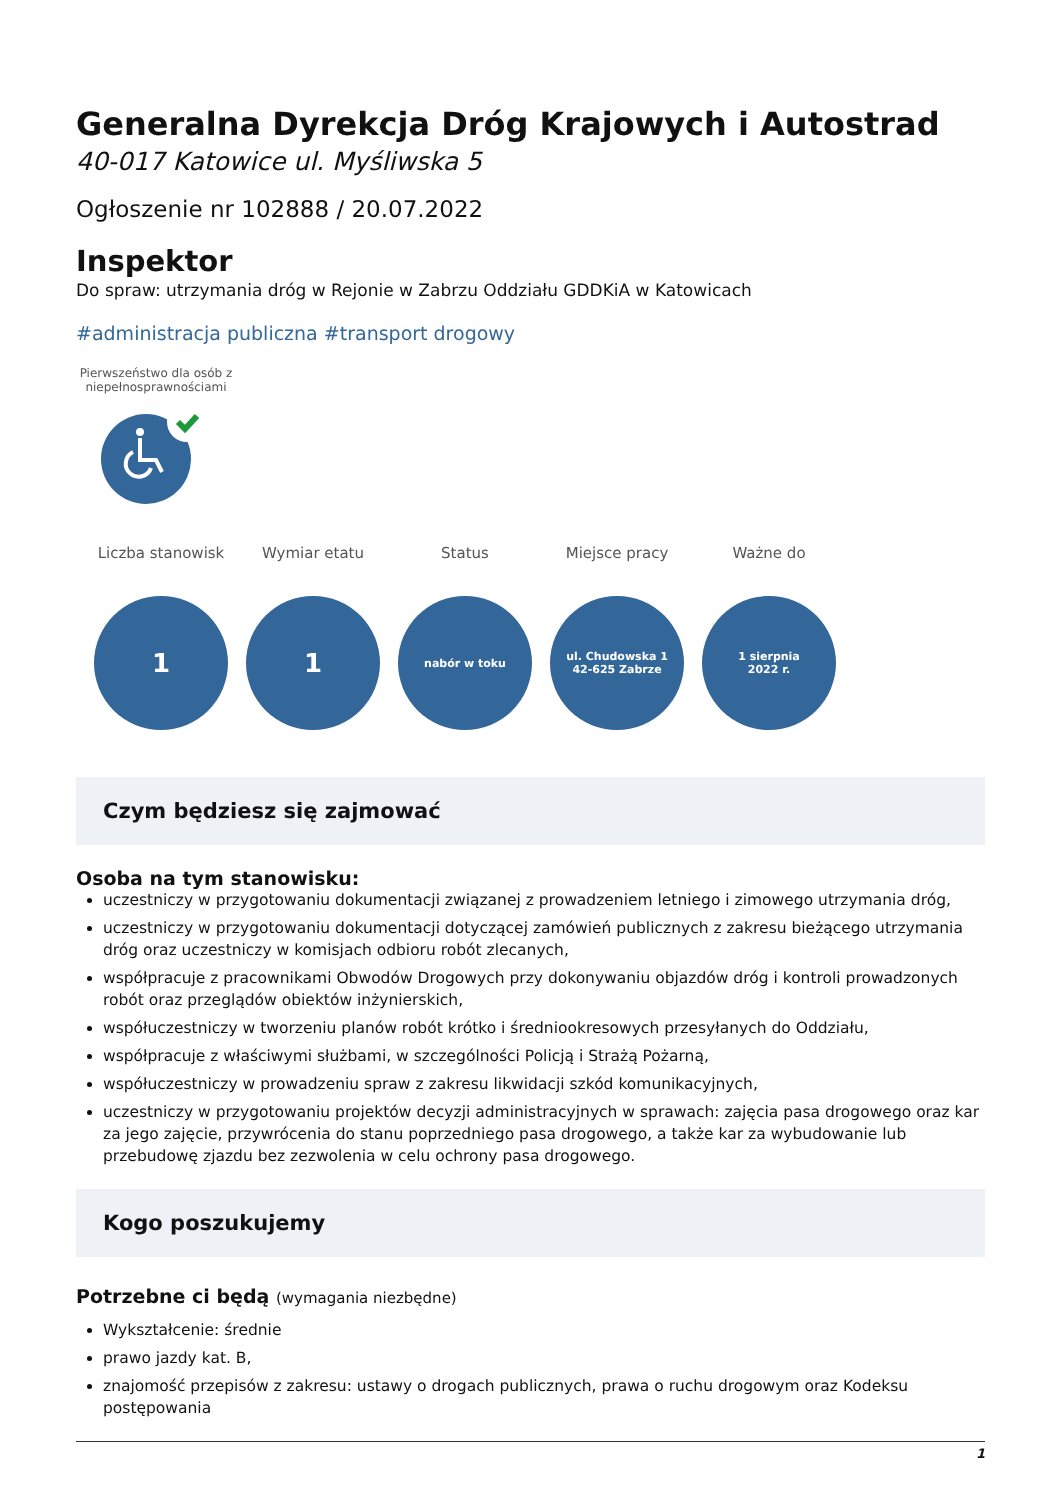Generalna Dyrekcja Dróg Krajowych i Autostrad
40-017 Katowice ul. Myśliwska 5
Ogłoszenie nr 102888 / 20.07.2022
Inspektor
Do spraw: utrzymania dróg w Rejonie w Zabrzu Oddziału GDDKiA w Katowicach
#administracja publiczna #transport drogowy
Pierwszeństwo dla osób z niepełnosprawnościami
Liczba stanowisk
1
Wymiar etatu
1
Status
nabór w toku
Miejsce pracy
ul. Chudowska 1
42-625 Zabrze
Ważne do
1 sierpnia
2022 r.
Czym będziesz się zajmować
Osoba na tym stanowisku:
uczestniczy w przygotowaniu dokumentacji związanej z prowadzeniem letniego i zimowego utrzymania dróg,
uczestniczy w przygotowaniu dokumentacji dotyczącej zamówień publicznych z zakresu bieżącego utrzymania dróg oraz uczestniczy w komisjach odbioru robót zlecanych,
współpracuje z pracownikami Obwodów Drogowych przy dokonywaniu objazdów dróg i kontroli prowadzonych robót oraz przeglądów obiektów inżynierskich,
współuczestniczy w tworzeniu planów robót krótko i średniookresowych przesyłanych do Oddziału,
współpracuje z właściwymi służbami, w szczególności Policją i Strażą Pożarną,
współuczestniczy w prowadzeniu spraw z zakresu likwidacji szkód komunikacyjnych,
uczestniczy w przygotowaniu projektów decyzji administracyjnych w sprawach: zajęcia pasa drogowego oraz kar za jego zajęcie, przywrócenia do stanu poprzedniego pasa drogowego, a także kar za wybudowanie lub przebudowę zjazdu bez zezwolenia w celu ochrony pasa drogowego.
Kogo poszukujemy
Potrzebne ci będą (wymagania niezbędne)
Wykształcenie: średnie
prawo jazdy kat. B,
znajomość przepisów z zakresu: ustawy o drogach publicznych, prawa o ruchu drogowym oraz Kodeksu postępowania
1